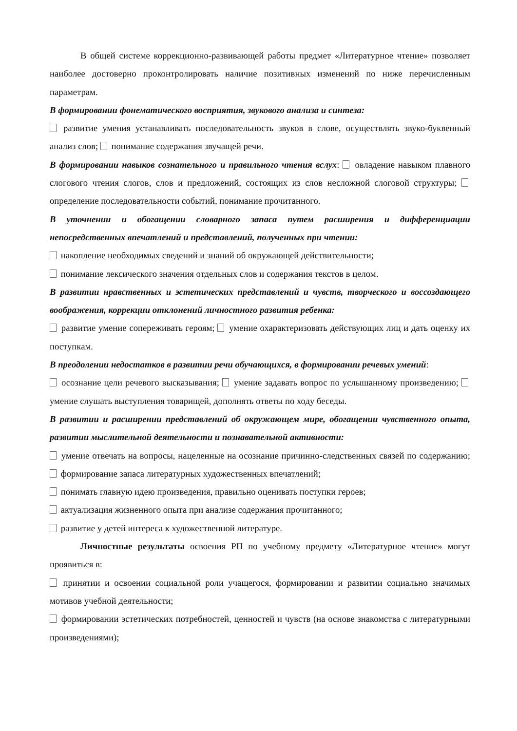В общей системе коррекционно-развивающей работы предмет «Литературное чтение» позволяет наиболее достоверно проконтролировать наличие позитивных изменений по ниже перечисленным параметрам.
В формировании фонематического восприятия, звукового анализа и синтеза:
развитие умения устанавливать последовательность звуков в слове, осуществлять звуко-буквенный анализ слов; понимание содержания звучащей речи.
В формировании навыков сознательного и правильного чтения вслух: овладение навыком плавного слогового чтения слогов, слов и предложений, состоящих из слов несложной слоговой структуры; определение последовательности событий, понимание прочитанного.
В уточнении и обогащении словарного запаса путем расширения и дифференциации непосредственных впечатлений и представлений, полученных при чтении:
накопление необходимых сведений и знаний об окружающей действительности;
понимание лексического значения отдельных слов и содержания текстов в целом.
В развитии нравственных и эстетических представлений и чувств, творческого и воссоздающего воображения, коррекции отклонений личностного развития ребенка:
развитие умение сопереживать героям; умение охарактеризовать действующих лиц и дать оценку их поступкам.
В преодолении недостатков в развитии речи обучающихся, в формировании речевых умений:
осознание цели речевого высказывания; умение задавать вопрос по услышанному произведению; умение слушать выступления товарищей, дополнять ответы по ходу беседы.
В развитии и расширении представлений об окружающем мире, обогащении чувственного опыта, развитии мыслительной деятельности и познавательной активности:
умение отвечать на вопросы, нацеленные на осознание причинно-следственных связей по содержанию; формирование запаса литературных художественных впечатлений;
понимать главную идею произведения, правильно оценивать поступки героев;
актуализация жизненного опыта при анализе содержания прочитанного;
развитие у детей интереса к художественной литературе.
Личностные результаты освоения РП по учебному предмету «Литературное чтение» могут проявиться в:
принятии и освоении социальной роли учащегося, формировании и развитии социально значимых мотивов учебной деятельности;
формировании эстетических потребностей, ценностей и чувств (на основе знакомства с литературными произведениями);